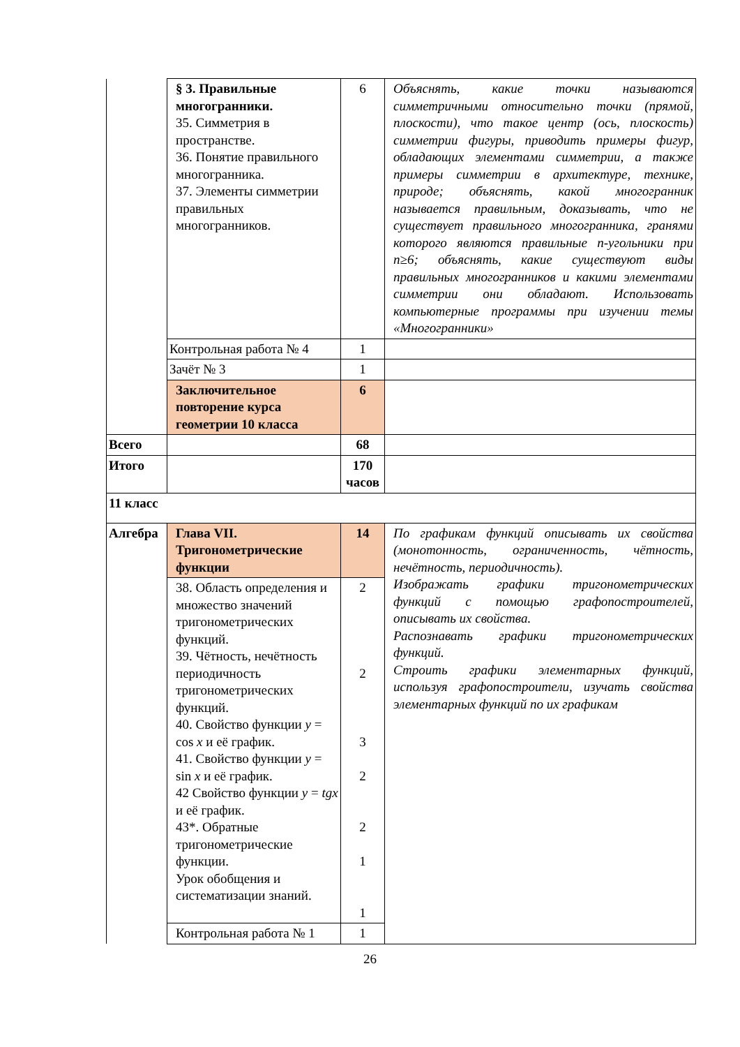| | § 3. Правильные многогранники. 35. Симметрия в пространстве. 36. Понятие правильного многогранника. 37. Элементы симметрии правильных многогранников. | 6 | Объяснять, какие точки называются симметричными относительно точки (прямой, плоскости), что такое центр (ось, плоскость) симметрии фигуры, приводить примеры фигур, обладающих элементами симметрии, а также примеры симметрии в архитектуре, технике, природе; объяснять, какой многогранник называется правильным, доказывать, что не существует правильного многогранника, гранями которого являются правильные n-угольники при n≥6; объяснять, какие существуют виды правильных многогранников и какими элементами симметрии они обладают. Использовать компьютерные программы при изучении темы «Многогранники» |
| | Контрольная работа № 4 | 1 | |
| | Зачёт № 3 | 1 | |
| | Заключительное повторение курса геометрии 10 класса | 6 | |
| Всего | | 68 | |
| Итого | | 170 часов | |
| 11 класс | | | |
| Алгебра | Глава VII. Тригонометрические функции | 14 | По графикам функций описывать их свойства (монотонность, ограниченность, чётность, нечётность, периодичность). Изображать графики тригонометрических функций с помощью графопостроителей, описывать их свойства. Распознавать графики тригонометрических функций. Строить графики элементарных функций, используя графопостроители, изучать свойства элементарных функций по их графикам |
| | 38. Область определения и множество значений тригонометрических функций. 39. Чётность, нечётность периодичность тригонометрических функций. 40. Свойство функции y = cos x и её график. 41. Свойство функции y = sin x и её график. 42 Свойство функции y = tgx и её график. 43*. Обратные тригонометрические функции. Урок обобщения и систематизации знаний. | 2 2 3 2 2 1 1 | |
| | Контрольная работа № 1 | 1 | |
26